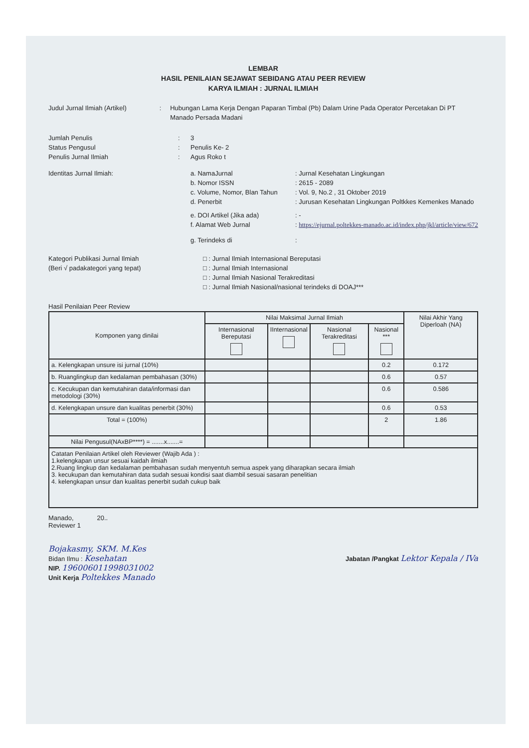LEMBAR
HASIL PENILAIAN SEJAWAT SEBIDANG ATAU PEER REVIEW
KARYA ILMIAH : JURNAL ILMIAH
Judul Jurnal Ilmiah (Artikel) : Hubungan Lama Kerja Dengan Paparan Timbal (Pb) Dalam Urine Pada Operator Percetakan Di PT Manado Persada Madani
Jumlah Penulis : 3
Status Pengusul : Penulis Ke- 2
Penulis Jurnal Ilmiah : Agus Roko t
Identitas Jurnal Ilmiah:
a. NamaJurnal : Jurnal Kesehatan Lingkungan
b. Nomor ISSN : 2615 - 2089
c. Volume, Nomor, Blan Tahun
: Vol. 9, No.2 , 31 Oktober 2019
d. Penerbit : Jurusan Kesehatan Lingkungan Poltkkes Kemenkes Manado
e. DOI Artikel (Jika ada) : -
f. Alamat Web Jurnal : https://ejurnal.poltekkes-manado.ac.id/index.php/jkl/article/view/672
g. Terindeks di :
Kategori Publikasi Jurnal Ilmiah
(Beri √ padakategori yang tepat)
□ : Jurnal Ilmiah Internasional Bereputasi
□ : Jurnal Ilmiah Internasional
□ : Jurnal Ilmiah Nasional Terakreditasi
□ : Jurnal Ilmiah Nasional/nasional terindeks di DOAJ***
Hasil Penilaian Peer Review
| Komponen yang dinilai | Nilai Maksimal Jurnal Ilmiah | | | | Nilai Akhir Yang Diperloah (NA) |
| --- | --- | --- | --- | --- | --- |
| | Internasional Bereputasi | IInternasional | Nasional Terakreditasi | Nasional *** | |
| a. Kelengkapan unsure isi jurnal (10%) | | | | 0.2 | 0.172 |
| b. Ruanglingkup dan kedalaman pembahasan (30%) | | | | 0.6 | 0.57 |
| c. Kecukupan dan kemutahiran data/informasi dan metodologi (30%) | | | | 0.6 | 0.586 |
| d. Kelengkapan unsure dan kualitas penerbit (30%) | | | | 0.6 | 0.53 |
| Total = (100%) | | | | 2 | 1.86 |
| Nilai Pengusul(NAxBP****) = .......x.......= | | | | | |
| Catatan Penilaian Artikel oleh Reviewer (Wajib Ada ) : 1.kelengkapan unsur sesuai kaidah ilmiah 2.Ruang lingkup dan kedalaman pembahasan sudah menyentuh semua aspek yang diharapkan secara ilmiah 3. kecukupan dan kemutahiran data sudah sesuai kondisi saat diambil sesuai sasaran penelitian 4. kelengkapan unsur dan kualitas penerbit sudah cukup baik | | | | | |
Manado, 20..
Reviewer 1
Bojakasmy, SKM. M.Kes
Bidan Ilmu : Kesehatan
NIP. 196006011998031002
Unit Kerja Poltekkes Manado
Jabatan /Pangkat Lektor Kepala / IVa